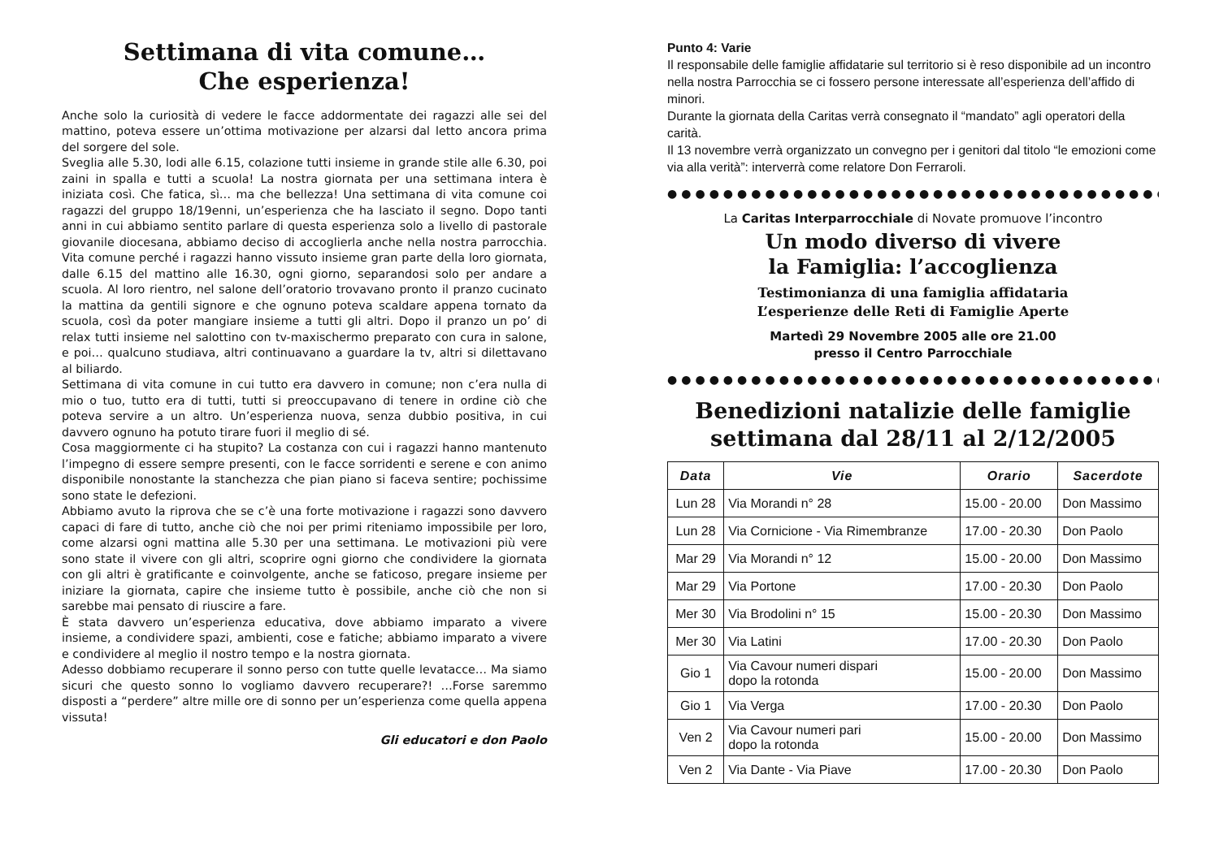Settimana di vita comune…
Che esperienza!
Anche solo la curiosità di vedere le facce addormentate dei ragazzi alle sei del mattino, poteva essere un’ottima motivazione per alzarsi dal letto ancora prima del sorgere del sole.
Sveglia alle 5.30, lodi alle 6.15, colazione tutti insieme in grande stile alle 6.30, poi zaini in spalla e tutti a scuola! La nostra giornata per una settimana intera è iniziata così. Che fatica, sì… ma che bellezza! Una settimana di vita comune coi ragazzi del gruppo 18/19enni, un’esperienza che ha lasciato il segno. Dopo tanti anni in cui abbiamo sentito parlare di questa esperienza solo a livello di pastorale giovanile diocesana, abbiamo deciso di accoglierla anche nella nostra parrocchia. Vita comune perché i ragazzi hanno vissuto insieme gran parte della loro giornata, dalle 6.15 del mattino alle 16.30, ogni giorno, separandosi solo per andare a scuola. Al loro rientro, nel salone dell’oratorio trovavano pronto il pranzo cucinato la mattina da gentili signore e che ognuno poteva scaldare appena tornato da scuola, così da poter mangiare insieme a tutti gli altri. Dopo il pranzo un po’ di relax tutti insieme nel salottino con tv-maxischermo preparato con cura in salone, e poi… qualcuno studiava, altri continuavano a guardare la tv, altri si dilettavano al biliardo.
Settimana di vita comune in cui tutto era davvero in comune; non c’era nulla di mio o tuo, tutto era di tutti, tutti si preoccupavano di tenere in ordine ciò che poteva servire a un altro. Un’esperienza nuova, senza dubbio positiva, in cui davvero ognuno ha potuto tirare fuori il meglio di sé.
Cosa maggiormente ci ha stupito? La costanza con cui i ragazzi hanno mantenuto l’impegno di essere sempre presenti, con le facce sorridenti e serene e con animo disponibile nonostante la stanchezza che pian piano si faceva sentire; pochissime sono state le defezioni.
Abbiamo avuto la riprova che se c’è una forte motivazione i ragazzi sono davvero capaci di fare di tutto, anche ciò che noi per primi riteniamo impossibile per loro, come alzarsi ogni mattina alle 5.30 per una settimana. Le motivazioni più vere sono state il vivere con gli altri, scoprire ogni giorno che condividere la giornata con gli altri è gratificante e coinvolgente, anche se faticoso, pregare insieme per iniziare la giornata, capire che insieme tutto è possibile, anche ciò che non si sarebbe mai pensato di riuscire a fare.
È stata davvero un’esperienza educativa, dove abbiamo imparato a vivere insieme, a condividere spazi, ambienti, cose e fatiche; abbiamo imparato a vivere e condividere al meglio il nostro tempo e la nostra giornata.
Adesso dobbiamo recuperare il sonno perso con tutte quelle levatacce… Ma siamo sicuri che questo sonno lo vogliamo davvero recuperare?! …Forse saremmo disposti a “perdere” altre mille ore di sonno per un’esperienza come quella appena vissuta!
Gli educatori e don Paolo
Punto 4: Varie
Il responsabile delle famiglie affidatarie sul territorio si è reso disponibile ad un incontro nella nostra Parrocchia se ci fossero persone interessate all’esperienza dell’affido di minori.
Durante la giornata della Caritas verrà consegnato il “mandato” agli operatori della carità.
Il 13 novembre verrà organizzato un convegno per i genitori dal titolo “le emozioni come via alla verità”: interverrà come relatore Don Ferraroli.
●●●●●●●●●●●●●●●●●●●●●●●●●●●●●●●●●●●●●●●●●●●●
La Caritas Interparrocchiale di Novate promuove l’incontro
Un modo diverso di vivere
la Famiglia: l’accoglienza
Testimonianza di una famiglia affidataria
L’esperienze delle Reti di Famiglie Aperte
Martedì 29 Novembre 2005 alle ore 21.00
presso il Centro Parrocchiale
●●●●●●●●●●●●●●●●●●●●●●●●●●●●●●●●●●●●●●●●●●●●
Benedizioni natalizie delle famiglie
settimana dal 28/11 al 2/12/2005
| Data | Vie | Orario | Sacerdote |
| --- | --- | --- | --- |
| Lun 28 | Via Morandi n° 28 | 15.00 - 20.00 | Don Massimo |
| Lun 28 | Via Cornicione - Via Rimembranze | 17.00 - 20.30 | Don Paolo |
| Mar 29 | Via Morandi n° 12 | 15.00 - 20.00 | Don Massimo |
| Mar 29 | Via Portone | 17.00 - 20.30 | Don Paolo |
| Mer 30 | Via Brodolini n° 15 | 15.00 - 20.30 | Don Massimo |
| Mer 30 | Via Latini | 17.00 - 20.30 | Don Paolo |
| Gio 1 | Via Cavour numeri dispari dopo la rotonda | 15.00 - 20.00 | Don Massimo |
| Gio 1 | Via Verga | 17.00 - 20.30 | Don Paolo |
| Ven 2 | Via Cavour numeri pari dopo la rotonda | 15.00 - 20.00 | Don Massimo |
| Ven 2 | Via Dante - Via Piave | 17.00 - 20.30 | Don Paolo |